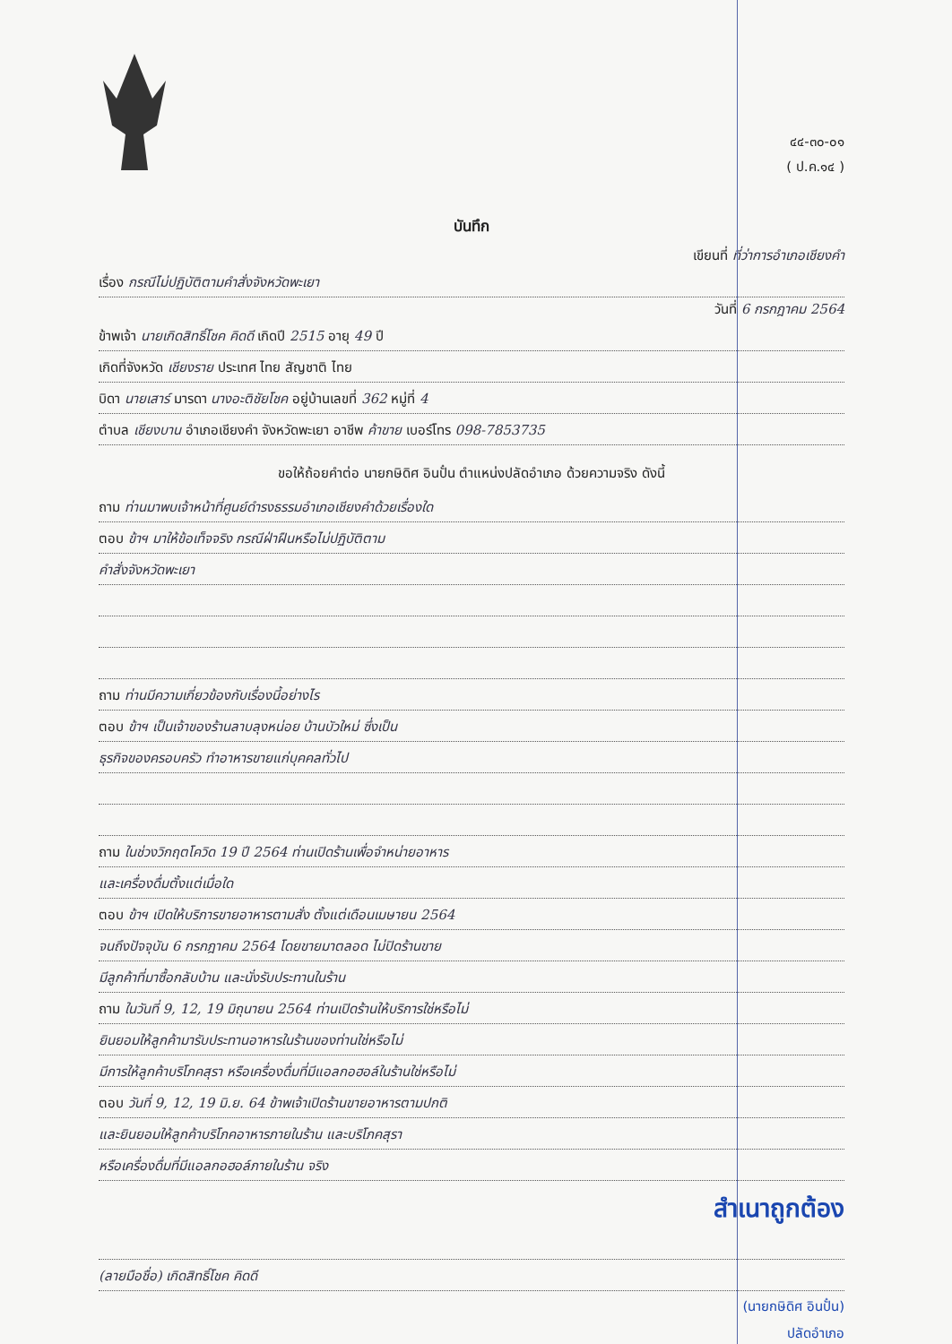๔๔-๓๐-๐๑
( ป.ค.๑๔ )
บันทึก
เขียนที่ ที่ว่าการอำเภอเชียงคำ
เรื่อง กรณีไม่ปฏิบัติตามคำสั่งจังหวัดพะเยา
วันที่ 6 กรกฎาคม 2564
ข้าพเจ้า นายเกิดสิทธิ์โชค คิดดี เกิดปี 2515 อายุ 49 ปี
เกิดที่จังหวัด เชียงราย ประเทศ ไทย สัญชาติ ไทย
บิดา นายเสาร์ มารดา นางอะติชัยโชค อยู่บ้านเลขที่ 362 หมู่ที่ 4
ตำบล เชียงบาน อำเภอเชียงคำ จังหวัดพะเยา อาชีพ ค้าขาย เบอร์โทร 098-7853735
ขอให้ถ้อยคำต่อ นายกษิดิศ อินปั๋น ตำแหน่งปลัดอำเภอ ด้วยความจริง ดังนี้
ถาม ท่านมาพบเจ้าหน้าที่ศูนย์ดำรงธรรมอำเภอเชียงคำด้วยเรื่องใด
ตอบ ข้าฯ มาให้ข้อเท็จจริง กรณีฝ่าฝืนหรือไม่ปฏิบัติตาม
คำสั่งจังหวัดพะเยา
ถาม ท่านมีความเกี่ยวข้องกับเรื่องนี้อย่างไร
ตอบ ข้าฯ เป็นเจ้าของร้านลาบลุงหน่อย บ้านบัวใหม่ ซึ่งเป็น
ธุรกิจของครอบครัว ทำอาหารขายแก่บุคคลทั่วไป
ถาม ในช่วงวิกฤตโควิด 19 ปี 2564 ท่านเปิดร้านเพื่อจำหน่ายอาหาร
และเครื่องดื่มตั้งแต่เมื่อใด
ตอบ ข้าฯ เปิดให้บริการขายอาหารตามสั่ง ตั้งแต่เดือนเมษายน 2564
จนถึงปัจจุบัน 6 กรกฎาคม 2564 โดยขายมาตลอด ไม่ปิดร้านขาย
มีลูกค้าที่มาซื้อกลับบ้าน และนั่งรับประทานในร้าน
ถาม ในวันที่ 9, 12, 19 มิถุนายน 2564 ท่านเปิดร้านให้บริการใช่หรือไม่
ยินยอมให้ลูกค้ามารับประทานอาหารในร้านของท่านใช่หรือไม่
มีการให้ลูกค้าบริโภคสุรา หรือเครื่องดื่มที่มีแอลกอฮอล์ในร้านใช่หรือไม่
ตอบ วันที่ 9, 12, 19 มิ.ย. 64 ข้าพเจ้าเปิดร้านขายอาหารตามปกติ
และยินยอมให้ลูกค้าบริโภคอาหารภายในร้าน และบริโภคสุรา
หรือเครื่องดื่มที่มีแอลกอฮอล์ภายในร้าน จริง
สำเนาถูกต้อง
(ลายมือชื่อ) เกิดสิทธิ์โชค คิดดี
(นายกษิดิศ อินปั๋น)
ปลัดอำเภอ